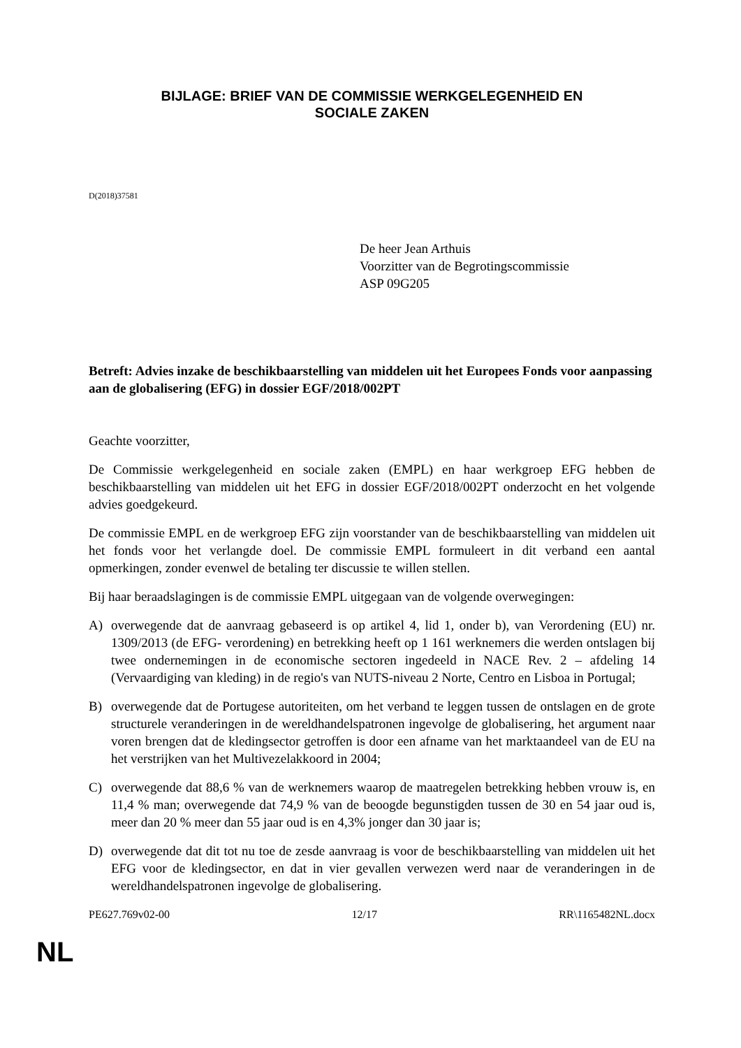BIJLAGE: BRIEF VAN DE COMMISSIE WERKGELEGENHEID EN
SOCIALE ZAKEN
D(2018)37581
De heer Jean Arthuis
Voorzitter van de Begrotingscommissie
ASP 09G205
Betreft: Advies inzake de beschikbaarstelling van middelen uit het Europees Fonds voor aanpassing aan de globalisering (EFG) in dossier EGF/2018/002PT
Geachte voorzitter,
De Commissie werkgelegenheid en sociale zaken (EMPL) en haar werkgroep EFG hebben de beschikbaarstelling van middelen uit het EFG in dossier EGF/2018/002PT onderzocht en het volgende advies goedgekeurd.
De commissie EMPL en de werkgroep EFG zijn voorstander van de beschikbaarstelling van middelen uit het fonds voor het verlangde doel. De commissie EMPL formuleert in dit verband een aantal opmerkingen, zonder evenwel de betaling ter discussie te willen stellen.
Bij haar beraadslagingen is de commissie EMPL uitgegaan van de volgende overwegingen:
A) overwegende dat de aanvraag gebaseerd is op artikel 4, lid 1, onder b), van Verordening (EU) nr. 1309/2013 (de EFG- verordening) en betrekking heeft op 1 161 werknemers die werden ontslagen bij twee ondernemingen in de economische sectoren ingedeeld in NACE Rev. 2 – afdeling 14 (Vervaardiging van kleding) in de regio's van NUTS-niveau 2 Norte, Centro en Lisboa in Portugal;
B) overwegende dat de Portugese autoriteiten, om het verband te leggen tussen de ontslagen en de grote structurele veranderingen in de wereldhandelspatronen ingevolge de globalisering, het argument naar voren brengen dat de kledingsector getroffen is door een afname van het marktaandeel van de EU na het verstrijken van het Multivezelakkoord in 2004;
C) overwegende dat 88,6 % van de werknemers waarop de maatregelen betrekking hebben vrouw is, en 11,4 % man; overwegende dat 74,9 % van de beoogde begunstigden tussen de 30 en 54 jaar oud is, meer dan 20 % meer dan 55 jaar oud is en 4,3% jonger dan 30 jaar is;
D) overwegende dat dit tot nu toe de zesde aanvraag is voor de beschikbaarstelling van middelen uit het EFG voor de kledingsector, en dat in vier gevallen verwezen werd naar de veranderingen in de wereldhandelspatronen ingevolge de globalisering.
PE627.769v02-00 12/17 RR\1165482NL.docx
NL